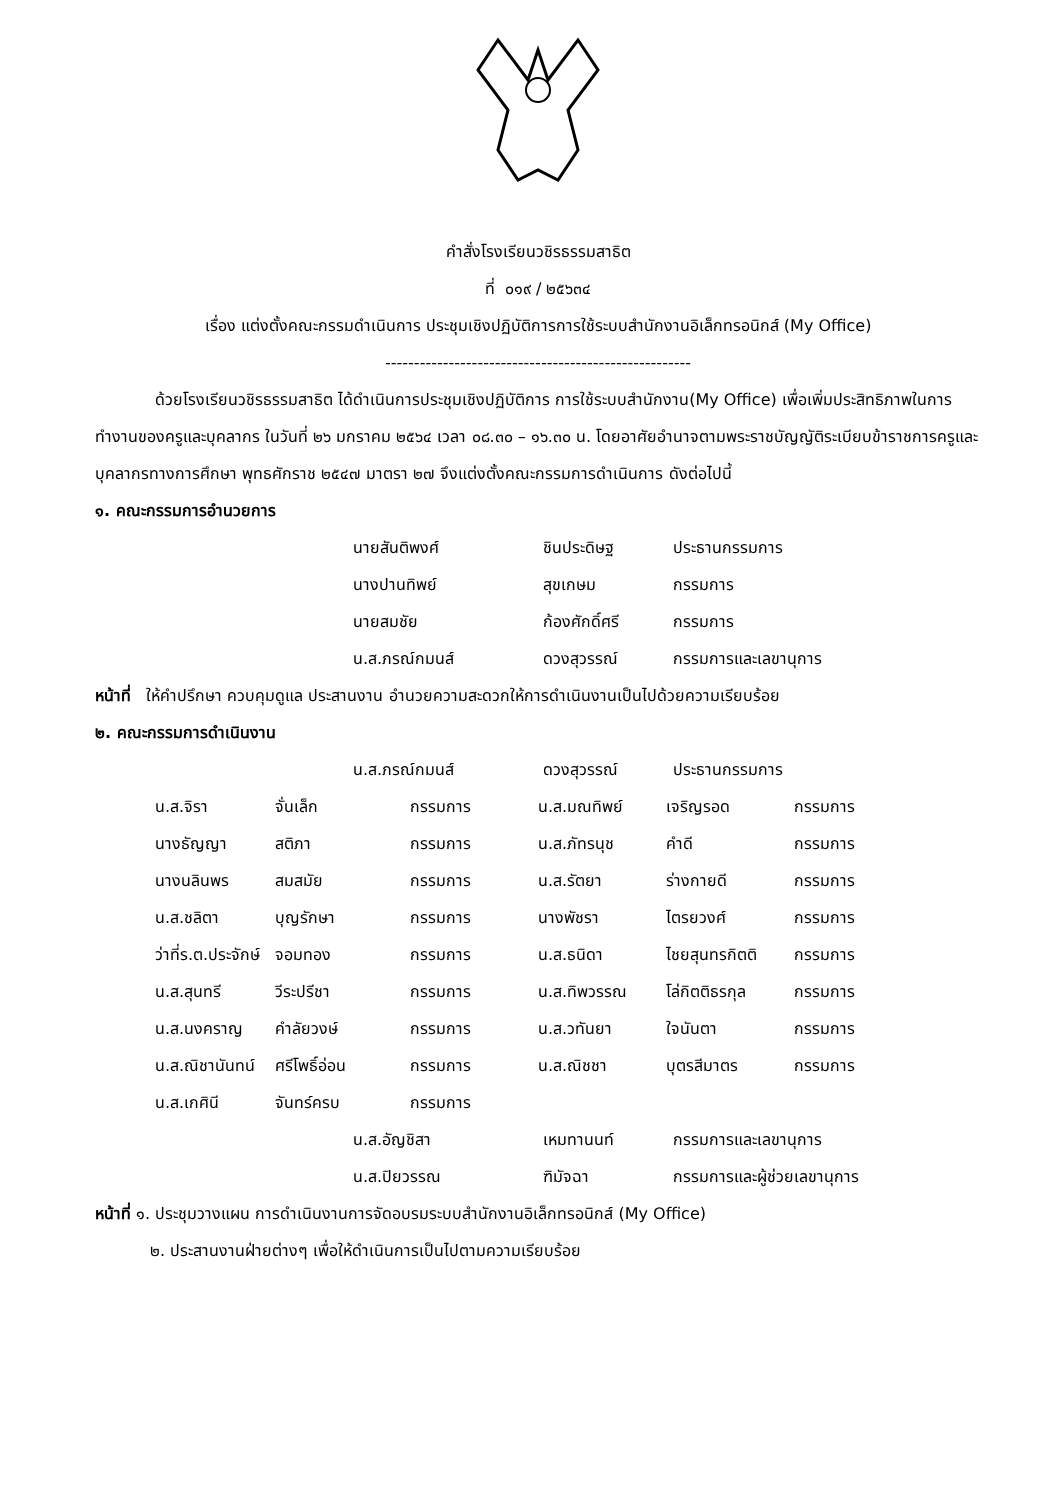คำสั่งโรงเรียนวชิรธรรมสาธิต
ที่ ๐๑๙ / ๒๕๖๓๔
เรื่อง แต่งตั้งคณะกรรมดำเนินการ ประชุมเชิงปฏิบัติการการใช้ระบบสำนักงานอิเล็กทรอนิกส์ (My Office)
-----------------------------------------------------
ด้วยโรงเรียนวชิรธรรมสาธิต ได้ดำเนินการประชุมเชิงปฏิบัติการ การใช้ระบบสำนักงาน(My Office) เพื่อเพิ่มประสิทธิภาพในการทำงานของครูและบุคลากร ในวันที่ ๒๖ มกราคม ๒๕๖๔ เวลา ๐๘.๓๐ – ๑๖.๓๐ น. โดยอาศัยอำนาจตามพระราชบัญญัติระเบียบข้าราชการครูและบุคลากรทางการศึกษา พุทธศักราช ๒๕๔๗ มาตรา ๒๗ จึงแต่งตั้งคณะกรรมการดำเนินการ ดังต่อไปนี้
๑. คณะกรรมการอำนวยการ
| นายสันติพงศ์ | ชินประดิษฐ | ประธานกรรมการ |
| นางปานทิพย์ | สุขเกษม | กรรมการ |
| นายสมชัย | ก้องศักดิ์ศรี | กรรมการ |
| น.ส.ภรณ์กมนส์ | ดวงสุวรรณ์ | กรรมการและเลขานุการ |
หน้าที่ ให้คำปรึกษา ควบคุมดูแล ประสานงาน อำนวยความสะดวกให้การดำเนินงานเป็นไปด้วยความเรียบร้อย
๒. คณะกรรมการดำเนินงาน
| น.ส.ภรณ์กมนส์ | ดวงสุวรรณ์ | ประธานกรรมการ |
| น.ส.จิรา | จั่นเล็ก | กรรมการ | น.ส.มณทิพย์ | เจริญรอด | กรรมการ |
| นางธัญญา | สติภา | กรรมการ | น.ส.ภัทรนุช | คำดี | กรรมการ |
| นางนลินพร | สมสมัย | กรรมการ | น.ส.รัตยา | ร่างกายดี | กรรมการ |
| น.ส.ชลิตา | บุญรักษา | กรรมการ | นางพัชรา | ไตรยวงศ์ | กรรมการ |
| ว่าที่ร.ต.ประจักษ์ | จอมทอง | กรรมการ | น.ส.ธนิดา | ไชยสุนทรกิตติ | กรรมการ |
| น.ส.สุนทรี | วีระปรีชา | กรรมการ | น.ส.ทิพวรรณ | โล่กิตติธรกุล | กรรมการ |
| น.ส.นงคราญ | คำลัยวงษ์ | กรรมการ | น.ส.วทันยา | ใจนันตา | กรรมการ |
| น.ส.ณิชานันทน์ | ศรีโพธิ์อ่อน | กรรมการ | น.ส.ณิชชา | บุตรสีมาตร | กรรมการ |
| น.ส.เกศินี | จันทร์ครบ | กรรมการ | | | |
| น.ส.อัญชิสา | เหมทานนท์ | กรรมการและเลขานุการ |
| น.ส.ปิยวรรณ | ฑิมัจฉา | กรรมการและผู้ช่วยเลขานุการ |
หน้าที่ ๑. ประชุมวางแผน การดำเนินงานการจัดอบรมระบบสำนักงานอิเล็กทรอนิกส์ (My Office)
๒. ประสานงานฝ่ายต่างๆ เพื่อให้ดำเนินการเป็นไปตามความเรียบร้อย